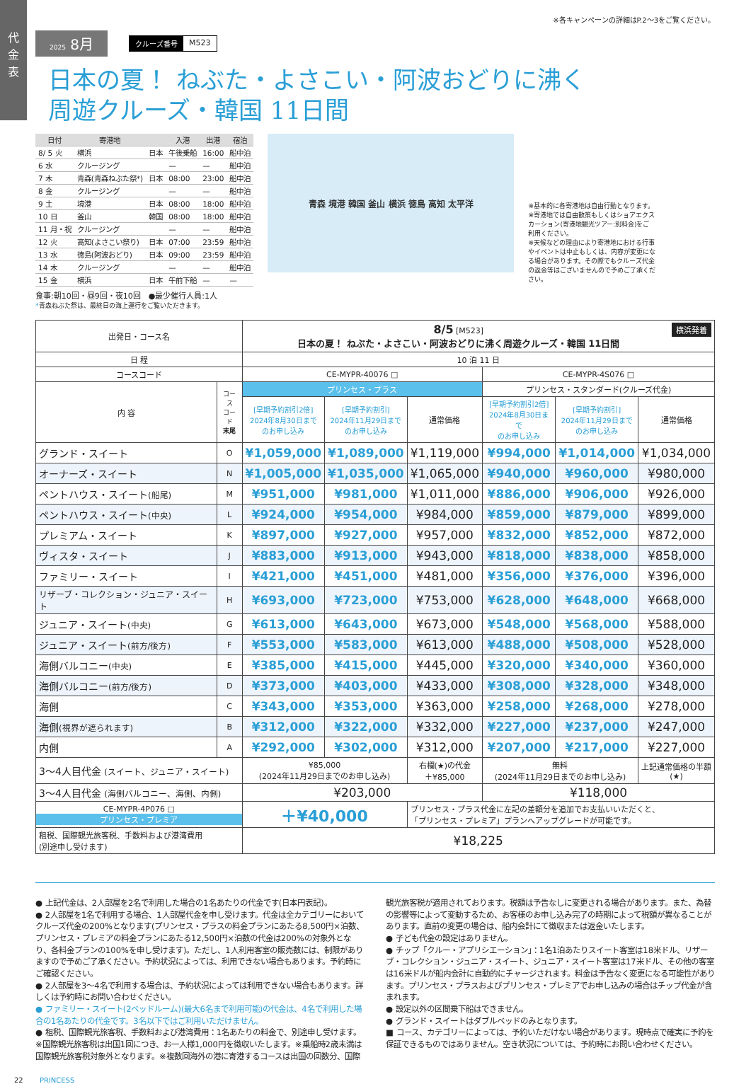代
金
表
※各キャンペーンの詳細はP.2〜3をご覧ください。
2025 8月
クルーズ番号 M523
日本の夏！ ねぶた・よさこい・阿波おどりに沸く
周遊クルーズ・韓国 11日間
| 日付 | 寄港地 | | 入港 | 出港 | 宿泊 |
| --- | --- | --- | --- | --- | --- |
| 8/ 5 火 | 横浜 | 日本 | 午後乗船 | 16:00 | 船中泊 |
| 6 水 | クルージング | | — | — | 船中泊 |
| 7 木 | 青森(青森ねぶた祭*) | 日本 | 08:00 | 23:00 | 船中泊 |
| 8 金 | クルージング | | — | — | 船中泊 |
| 9 土 | 境港 | 日本 | 08:00 | 18:00 | 船中泊 |
| 10 日 | 釜山 | 韓国 | 08:00 | 18:00 | 船中泊 |
| 11 月・祝 | クルージング | | — | — | 船中泊 |
| 12 火 | 高知(よさこい祭り) | 日本 | 07:00 | 23:59 | 船中泊 |
| 13 水 | 徳島(阿波おどり) | 日本 | 09:00 | 23:59 | 船中泊 |
| 14 木 | クルージング | | — | — | 船中泊 |
| 15 金 | 横浜 | 日本 | 午前下船 | — | — |
食事:朝10回・昼9回・夜10回　●最少催行人員:1人
*青森ねぶた祭は、最終日の海上運行をご覧いただきます。
青森 境港 韓国 釜山 横浜 徳島 高知 太平洋
※基本的に各寄港地は自由行動となります。
※寄港地では自由散策もしくはショアエクスカーション(寄港地観光ツアー:別料金)をご利用ください。
※天候などの理由により寄港地における行事やイベントは中止もしくは、内容が変更になる場合があります。その際でもクルーズ代金の返金等はございませんので予めご了承ください。
| 出発日・コース名 | | 8/5 [M523] 横浜発着 日本の夏！ ねぶた・よさこい・阿波おどりに沸く周遊クルーズ・韓国 11日間 | | | | | |
| 日 程 | | 10 泊 11 日 | | | | | |
| コースコード | | CE-MYPR-40076 □ | | | CE-MYPR-4S076 □ | | |
| 内 容 | コース コード 末尾 | プリンセス・プラス | | | プリンセス・スタンダード(クルーズ代金) | | |
| | | [早期予約割引2倍] 2024年8月30日まで のお申し込み | [早期予約割引] 2024年11月29日まで のお申し込み | 通常価格 | [早期予約割引2倍] 2024年8月30日まで のお申し込み | [早期予約割引] 2024年11月29日まで のお申し込み | 通常価格 |
| グランド・スイート | O | ¥1,059,000 | ¥1,089,000 | ¥1,119,000 | ¥994,000 | ¥1,014,000 | ¥1,034,000 |
| オーナーズ・スイート | N | ¥1,005,000 | ¥1,035,000 | ¥1,065,000 | ¥940,000 | ¥960,000 | ¥980,000 |
| ペントハウス・スイート (船尾) | M | ¥951,000 | ¥981,000 | ¥1,011,000 | ¥886,000 | ¥906,000 | ¥926,000 |
| ペントハウス・スイート (中央) | L | ¥924,000 | ¥954,000 | ¥984,000 | ¥859,000 | ¥879,000 | ¥899,000 |
| プレミアム・スイート | K | ¥897,000 | ¥927,000 | ¥957,000 | ¥832,000 | ¥852,000 | ¥872,000 |
| ヴィスタ・スイート | J | ¥883,000 | ¥913,000 | ¥943,000 | ¥818,000 | ¥838,000 | ¥858,000 |
| ファミリー・スイート | I | ¥421,000 | ¥451,000 | ¥481,000 | ¥356,000 | ¥376,000 | ¥396,000 |
| リザーブ・コレクション・ジュニア・スイート | H | ¥693,000 | ¥723,000 | ¥753,000 | ¥628,000 | ¥648,000 | ¥668,000 |
| ジュニア・スイート (中央) | G | ¥613,000 | ¥643,000 | ¥673,000 | ¥548,000 | ¥568,000 | ¥588,000 |
| ジュニア・スイート (前方/後方) | F | ¥553,000 | ¥583,000 | ¥613,000 | ¥488,000 | ¥508,000 | ¥528,000 |
| 海側バルコニー (中央) | E | ¥385,000 | ¥415,000 | ¥445,000 | ¥320,000 | ¥340,000 | ¥360,000 |
| 海側バルコニー (前方/後方) | D | ¥373,000 | ¥403,000 | ¥433,000 | ¥308,000 | ¥328,000 | ¥348,000 |
| 海側 | C | ¥343,000 | ¥353,000 | ¥363,000 | ¥258,000 | ¥268,000 | ¥278,000 |
| 海側 (視界が遮られます) | B | ¥312,000 | ¥322,000 | ¥332,000 | ¥227,000 | ¥237,000 | ¥247,000 |
| 内側 | A | ¥292,000 | ¥302,000 | ¥312,000 | ¥207,000 | ¥217,000 | ¥227,000 |
| 3〜4人目代金 (スイート、ジュニア・スイート) | | ¥85,000 (2024年11月29日までのお申し込み) | | 右欄(★)の代金 ＋¥85,000 | 無料 (2024年11月29日までのお申し込み) | | 上記通常価格の半額 (★) |
| 3〜4人目代金 (海側バルコニー、海側、内側) | | ¥203,000 | | | ¥118,000 | | |
| CE-MYPR-4P076 □ プリンセス・プレミア | | ＋¥40,000 | | プリンセス・プラス代金に左記の差額分を追加でお支払いいただくと、 「プリンセス・プレミア」プランへアップグレードが可能です。 | | | |
| 租税、国際観光旅客税、手数料および港湾費用 (別途申し受けます) | | ¥18,225 | | | | | |
● 上記代金は、2人部屋を2名で利用した場合の1名あたりの代金です(日本円表記)。
● 2人部屋を1名で利用する場合、1人部屋代金を申し受けます。代金は全カテゴリーにおいてクルーズ代金の200%となります(プリンセス・プラスの料金プランにあたる8,500円×泊数、プリンセス・プレミアの料金プランにあたる12,500円×泊数の代金は200%の対象外となり、各料金プランの100%を申し受けます)。ただし、1人利用客室の販売数には、制限がありますので予めご了承ください。予約状況によっては、利用できない場合もあります。予約時にご確認ください。
● 2人部屋を3〜4名で利用する場合は、予約状況によっては利用できない場合もあります。詳しくは予約時にお問い合わせください。
● ファミリー・スイート(2ベッドルーム)(最大6名まで利用可能)の代金は、4名で利用した場合の1名あたりの代金です。3名以下ではご利用いただけません。
● 租税、国際観光旅客税、手数料および港湾費用：1名あたりの料金で、別途申し受けます。※国際観光旅客税は出国1回につき、お一人様1,000円を徴収いたします。※乗船時2歳未満は国際観光旅客税対象外となります。※複数回海外の港に寄港するコースは出国の回数分、国際観光旅客税が適用されております。税額は予告なしに変更される場合があります。また、為替の影響等によって変動するため、お客様のお申し込み完了の時期によって税額が異なることがあります。直前の変更の場合は、船内会計にて徴収または返金いたします。
● 子ども代金の設定はありません。
● チップ「クルー・アプリシエーション」：1名1泊あたりスイート客室は18米ドル、リザーブ・コレクション・ジュニア・スイート、ジュニア・スイート客室は17米ドル、その他の客室は16米ドルが船内会計に自動的にチャージされます。料金は予告なく変更になる可能性があります。プリンセス・プラスおよびプリンセス・プレミアでお申し込みの場合はチップ代金が含まれます。
● 設定以外の区間乗下船はできません。
● グランド・スイートはダブルベッドのみとなります。
■ コース、カテゴリーによっては、予約いただけない場合があります。現時点で確実に予約を保証できるものではありません。空き状況については、予約時にお問い合わせください。
22 PRINCESS